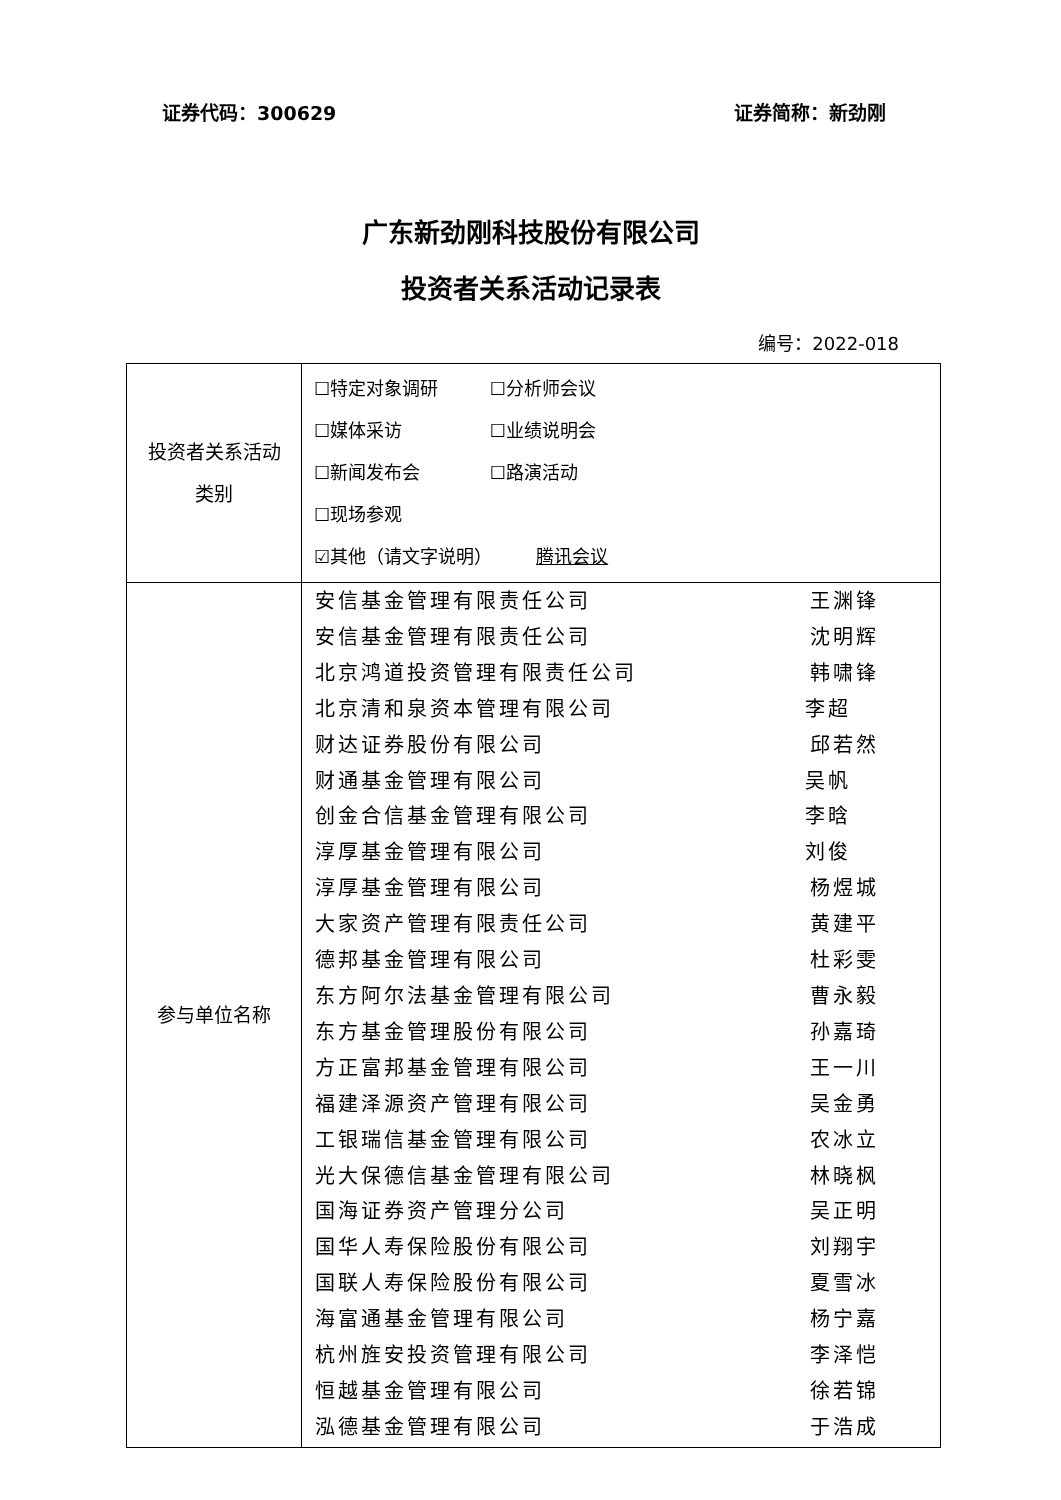证券代码：300629 证券简称：新劲刚
广东新劲刚科技股份有限公司
投资者关系活动记录表
编号：2022-018
| 投资者关系活动 类别 | ☐特定对象调研 ☐分析师会议 ☐媒体采访 ☐业绩说明会 ☐新闻发布会 ☐路演活动 ☐现场参观 ☑其他（请文字说明） 腾讯会议 |
| 参与单位名称 | 安信基金管理有限责任公司 王渊锋 安信基金管理有限责任公司 沈明辉 北京鸿道投资管理有限责任公司 韩啸锋 北京清和泉资本管理有限公司 李超 财达证券股份有限公司 邱若然 财通基金管理有限公司 吴帆 创金合信基金管理有限公司 李晗 淳厚基金管理有限公司 刘俊 淳厚基金管理有限公司 杨煜城 大家资产管理有限责任公司 黄建平 德邦基金管理有限公司 杜彩雯 东方阿尔法基金管理有限公司 曹永毅 东方基金管理股份有限公司 孙嘉琦 方正富邦基金管理有限公司 王一川 福建泽源资产管理有限公司 吴金勇 工银瑞信基金管理有限公司 农冰立 光大保德信基金管理有限公司 林晓枫 国海证券资产管理分公司 吴正明 国华人寿保险股份有限公司 刘翔宇 国联人寿保险股份有限公司 夏雪冰 海富通基金管理有限公司 杨宁嘉 杭州旌安投资管理有限公司 李泽恺 恒越基金管理有限公司 徐若锦 泓德基金管理有限公司 于浩成 |